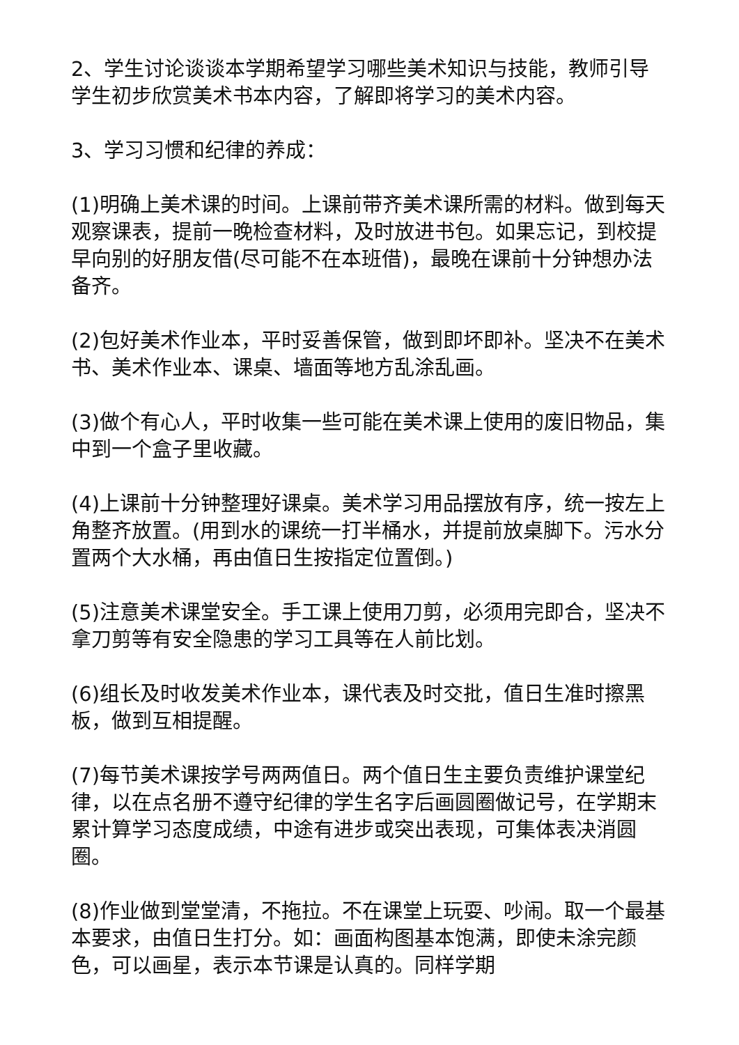2、学生讨论谈谈本学期希望学习哪些美术知识与技能，教师引导学生初步欣赏美术书本内容，了解即将学习的美术内容。
3、学习习惯和纪律的养成：
(1)明确上美术课的时间。上课前带齐美术课所需的材料。做到每天观察课表，提前一晚检查材料，及时放进书包。如果忘记，到校提早向别的好朋友借(尽可能不在本班借)，最晚在课前十分钟想办法备齐。
(2)包好美术作业本，平时妥善保管，做到即坏即补。坚决不在美术书、美术作业本、课桌、墙面等地方乱涂乱画。
(3)做个有心人，平时收集一些可能在美术课上使用的废旧物品，集中到一个盒子里收藏。
(4)上课前十分钟整理好课桌。美术学习用品摆放有序，统一按左上角整齐放置。(用到水的课统一打半桶水，并提前放桌脚下。污水分置两个大水桶，再由值日生按指定位置倒。)
(5)注意美术课堂安全。手工课上使用刀剪，必须用完即合，坚决不拿刀剪等有安全隐患的学习工具等在人前比划。
(6)组长及时收发美术作业本，课代表及时交批，值日生准时擦黑板，做到互相提醒。
(7)每节美术课按学号两两值日。两个值日生主要负责维护课堂纪律，以在点名册不遵守纪律的学生名字后画圆圈做记号，在学期末累计算学习态度成绩，中途有进步或突出表现，可集体表决消圆圈。
(8)作业做到堂堂清，不拖拉。不在课堂上玩耍、吵闹。取一个最基本要求，由值日生打分。如：画面构图基本饱满，即使未涂完颜色，可以画星，表示本节课是认真的。同样学期